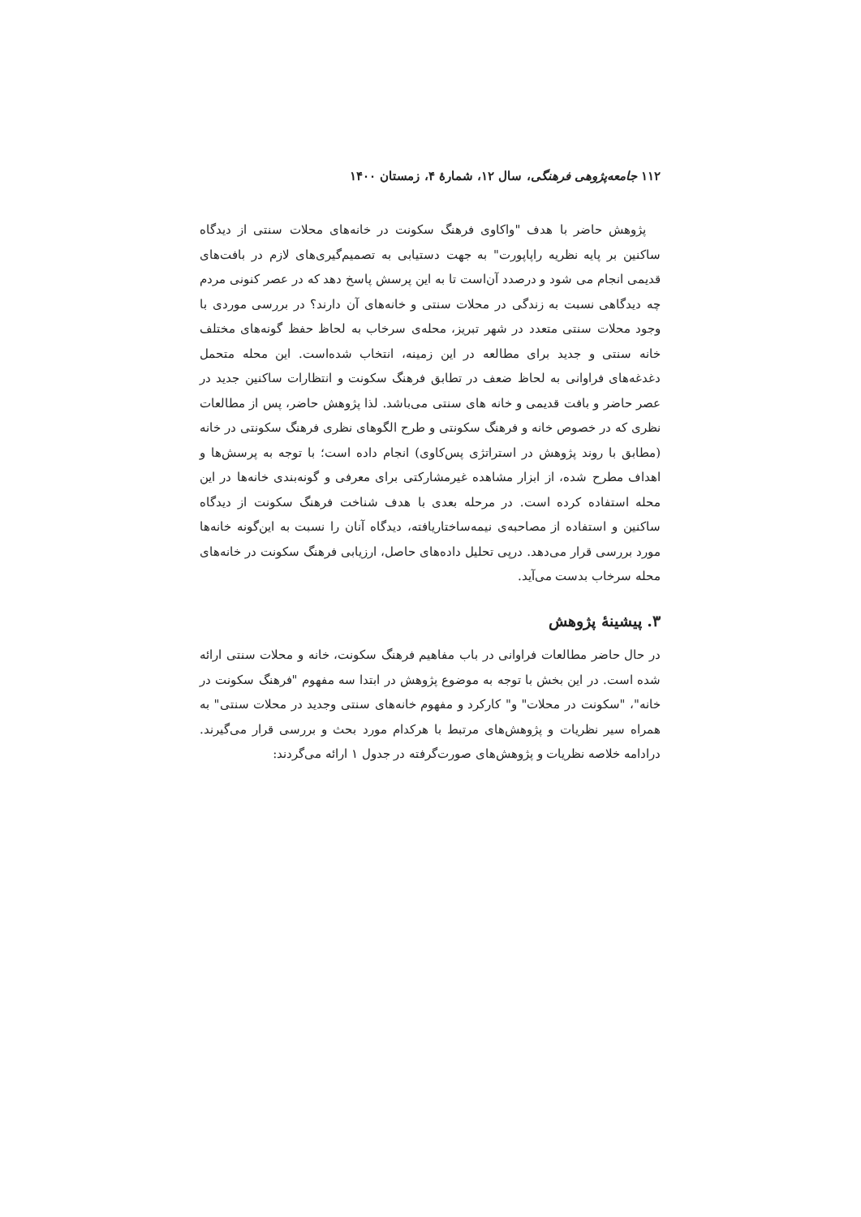۱۱۲ جامعه‌پژوهی فرهنگی، سال ۱۲، شمارهٔ ۴، زمستان ۱۴۰۰
پژوهش حاضر با هدف "واکاوی فرهنگ سکونت در خانه‌های محلات سنتی از دیدگاه ساکنین بر پایه نظریه راپاپورت" به جهت دستیابی به تصمیم‌گیری‌های لازم در بافت‌های قدیمی انجام می شود و درصدد آن‌است تا به این پرسش پاسخ دهد که در عصر کنونی مردم چه دیدگاهی نسبت به زندگی در محلات سنتی و خانه‌های آن دارند؟ در بررسی موردی با وجود محلات سنتی متعدد در شهر تبریز، محله‌ی سرخاب به لحاظ حفظ گونه‌های مختلف خانه سنتی و جدید برای مطالعه در این زمینه، انتخاب شده‌است. این محله متحمل دغدغه‌های فراوانی به لحاظ ضعف در تطابق فرهنگ سکونت و انتظارات ساکنین جدید در عصر حاضر و بافت قدیمی و خانه های سنتی می‌باشد. لذا پژوهش حاضر، پس از مطالعات نظری که در خصوص خانه و فرهنگ سکونتی و طرح الگوهای نظری فرهنگ سکونتی در خانه (مطابق با روند پژوهش در استراتژی پس‌کاوی) انجام داده است؛ با توجه به پرسش‌ها و اهداف مطرح شده، از ابزار مشاهده غیرمشارکتی برای معرفی و گونه‌بندی خانه‌ها در این محله استفاده کرده است. در مرحله بعدی با هدف شناخت فرهنگ سکونت از دیدگاه ساکنین و استفاده از مصاحبه‌ی نیمه‌ساختاریافته، دیدگاه آنان را نسبت به این‌گونه خانه‌ها مورد بررسی قرار می‌دهد. درپی تحلیل داده‌های حاصل، ارزیابی فرهنگ سکونت در خانه‌های محله سرخاب بدست می‌آید.
۳. پیشینهٔ پژوهش
در حال حاضر مطالعات فراوانی در باب مفاهیم فرهنگ سکونت، خانه و محلات سنتی ارائه شده است. در این بخش با توجه به موضوع پژوهش در ابتدا سه مفهوم "فرهنگ سکونت در خانه"، "سکونت در محلات" و" کارکرد و مفهوم خانه‌های سنتی وجدید در محلات سنتی" به همراه سیر نظریات و پژوهش‌های مرتبط با هرکدام مورد بحث و بررسی قرار می‌گیرند. درادامه خلاصه نظریات و پژوهش‌های صورت‌گرفته در جدول ۱ ارائه می‌گردند: